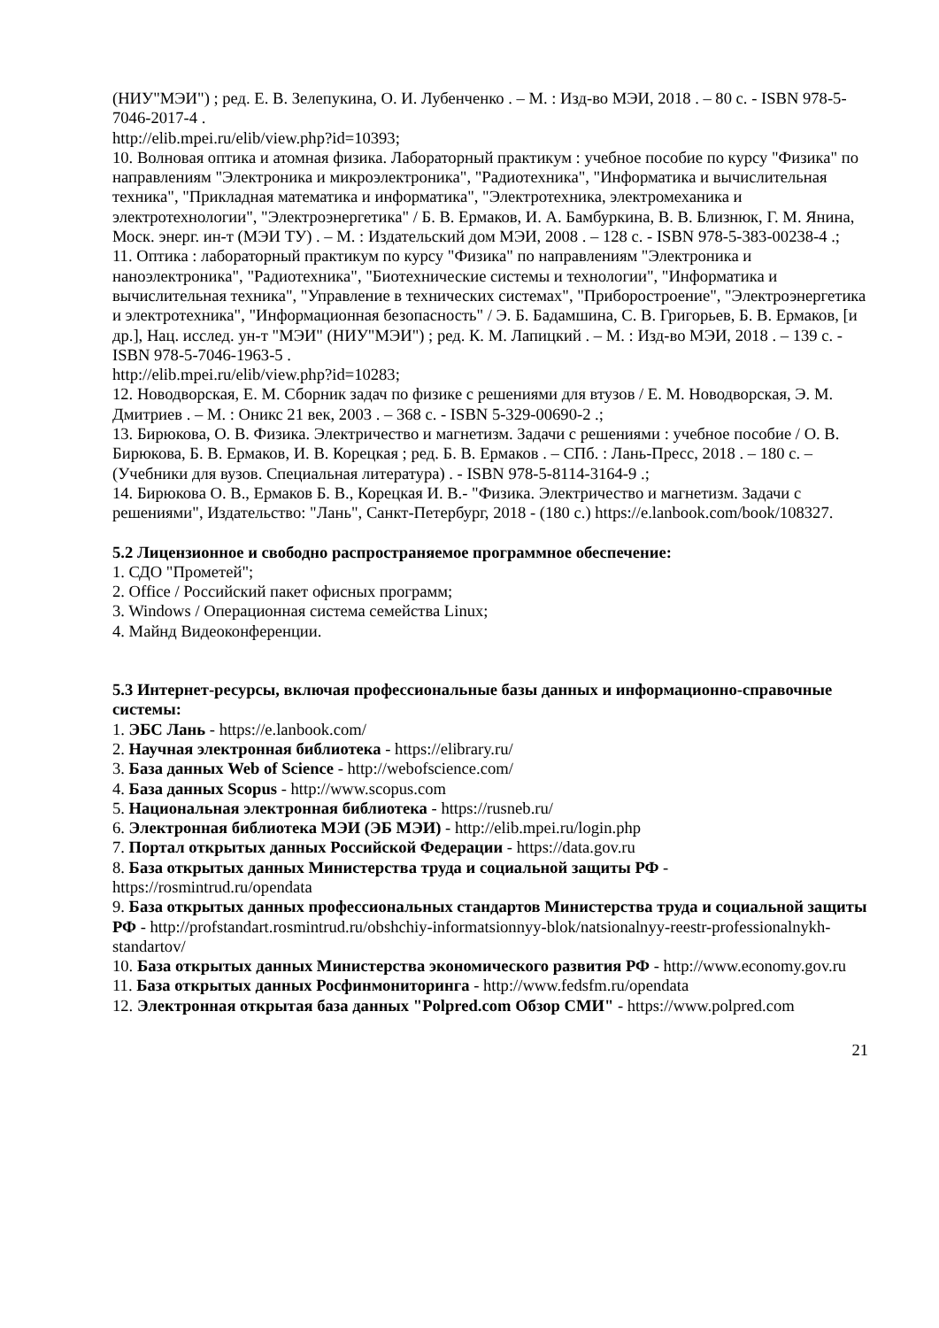(НИУ"МЭИ") ; ред. Е. В. Зелепукина, О. И. Лубенченко . – М. : Изд-во МЭИ, 2018 . – 80 с. - ISBN 978-5-7046-2017-4 .
http://elib.mpei.ru/elib/view.php?id=10393;
10. Волновая оптика и атомная физика. Лабораторный практикум : учебное пособие по курсу "Физика" по направлениям "Электроника и микроэлектроника", "Радиотехника", "Информатика и вычислительная техника", "Прикладная математика и информатика", "Электротехника, электромеханика и электротехнологии", "Электроэнергетика" / Б. В. Ермаков, И. А. Бамбуркина, В. В. Близнюк, Г. М. Янина, Моск. энерг. ин-т (МЭИ ТУ) . – М. : Издательский дом МЭИ, 2008 . – 128 с. - ISBN 978-5-383-00238-4 .;
11. Оптика : лабораторный практикум по курсу "Физика" по направлениям "Электроника и наноэлектроника", "Радиотехника", "Биотехнические системы и технологии", "Информатика и вычислительная техника", "Управление в технических системах", "Приборостроение", "Электроэнергетика и электротехника", "Информационная безопасность" / Э. Б. Бадамшина, С. В. Григорьев, Б. В. Ермаков, [и др.], Нац. исслед. ун-т "МЭИ" (НИУ"МЭИ") ; ред. К. М. Лапицкий . – М. : Изд-во МЭИ, 2018 . – 139 с. - ISBN 978-5-7046-1963-5 .
http://elib.mpei.ru/elib/view.php?id=10283;
12. Новодворская, Е. М. Сборник задач по физике с решениями для втузов / Е. М. Новодворская, Э. М. Дмитриев . – М. : Оникс 21 век, 2003 . – 368 с. - ISBN 5-329-00690-2 .;
13. Бирюкова, О. В. Физика. Электричество и магнетизм. Задачи с решениями : учебное пособие / О. В. Бирюкова, Б. В. Ермаков, И. В. Корецкая ; ред. Б. В. Ермаков . – СПб. : Лань-Пресс, 2018 . – 180 с. – (Учебники для вузов. Специальная литература) . - ISBN 978-5-8114-3164-9 .;
14. Бирюкова О. В., Ермаков Б. В., Корецкая И. В.- "Физика. Электричество и магнетизм. Задачи с решениями", Издательство: "Лань", Санкт-Петербург, 2018 - (180 с.) https://e.lanbook.com/book/108327.
5.2 Лицензионное и свободно распространяемое программное обеспечение:
1. СДО "Прометей";
2. Office / Российский пакет офисных программ;
3. Windows / Операционная система семейства Linux;
4. Майнд Видеоконференции.
5.3 Интернет-ресурсы, включая профессиональные базы данных и информационно-справочные системы:
1. ЭБС Лань - https://e.lanbook.com/
2. Научная электронная библиотека - https://elibrary.ru/
3. База данных Web of Science - http://webofscience.com/
4. База данных Scopus - http://www.scopus.com
5. Национальная электронная библиотека - https://rusneb.ru/
6. Электронная библиотека МЭИ (ЭБ МЭИ) - http://elib.mpei.ru/login.php
7. Портал открытых данных Российской Федерации - https://data.gov.ru
8. База открытых данных Министерства труда и социальной защиты РФ - https://rosmintrud.ru/opendata
9. База открытых данных профессиональных стандартов Министерства труда и социальной защиты РФ - http://profstandart.rosmintrud.ru/obshchiy-informatsionnyy-blok/natsionalnyy-reestr-professionalnykh-standartov/
10. База открытых данных Министерства экономического развития РФ - http://www.economy.gov.ru
11. База открытых данных Росфинмониторинга - http://www.fedsfm.ru/opendata
12. Электронная открытая база данных "Polpred.com Обзор СМИ" - https://www.polpred.com
21